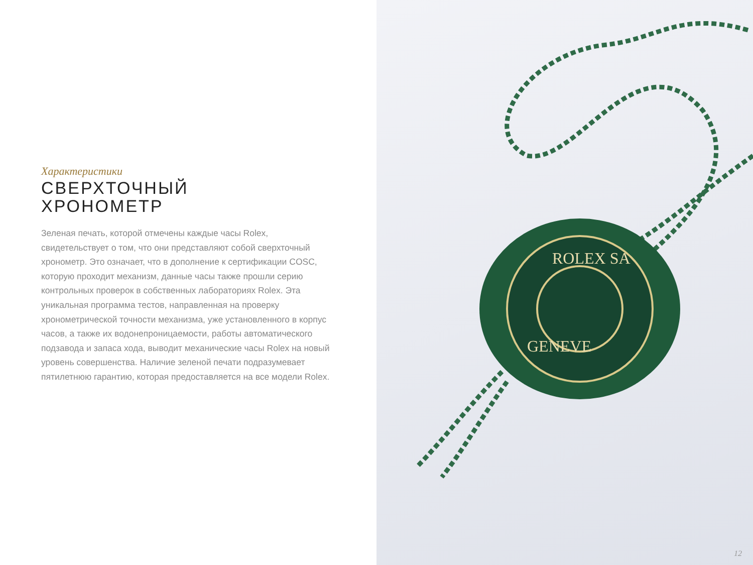Характеристики
СВЕРХТОЧНЫЙ
ХРОНОМЕТР
Зеленая печать, которой отмечены каждые часы Rolex, свидетельствует о том, что они представляют собой сверхточный хронометр. Это означает, что в дополнение к сертификации COSC, которую проходит механизм, данные часы также прошли серию контрольных проверок в собственных лабораториях Rolex. Эта уникальная программа тестов, направленная на проверку хронометрической точности механизма, уже установленного в корпус часов, а также их водонепроницаемости, работы автоматического подзавода и запаса хода, выводит механические часы Rolex на новый уровень совершенства. Наличие зеленой печати подразумевает пятилетнюю гарантию, которая предоставляется на все модели Rolex.
ROLEX SA
GENEVE
12